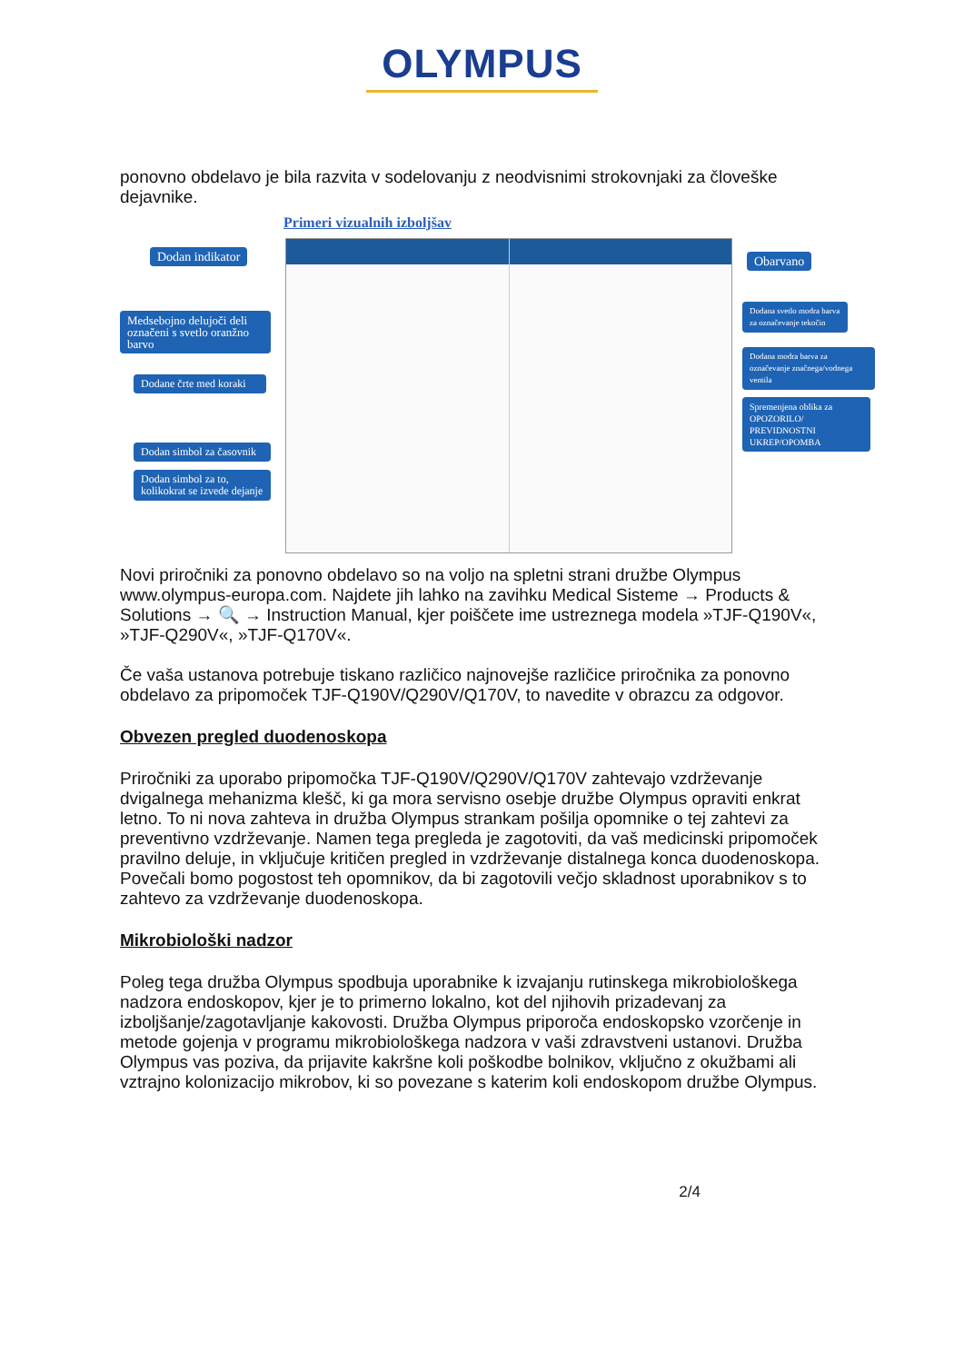OLYMPUS
ponovno obdelavo je bila razvita v sodelovanju z neodvisnimi strokovnjaki za človeške dejavnike.
Primeri vizualnih izboljšav
Dodan indikator
Medsebojno delujoči deli označeni s svetlo oranžno barvo
Dodane črte med koraki
Dodan simbol za časovnik
Dodan simbol za to, kolikokrat se izvede dejanje
Obarvano
Dodana svetlo modra barva za označevanje tekočin
Dodana modra barva za označevanje značnega/vodnega ventila
Spremenjena oblika za OPOZORILO/ PREVIDNOSTNI UKREP/OPOMBA
Novi priročniki za ponovno obdelavo so na voljo na spletni strani družbe Olympus www.olympus-europa.com. Najdete jih lahko na zavihku Medical Sisteme → Products & Solutions → 🔍 → Instruction Manual, kjer poiščete ime ustreznega modela »TJF-Q190V«, »TJF-Q290V«, »TJF-Q170V«.
Če vaša ustanova potrebuje tiskano različico najnovejše različice priročnika za ponovno obdelavo za pripomoček TJF-Q190V/Q290V/Q170V, to navedite v obrazcu za odgovor.
Obvezen pregled duodenoskopa
Priročniki za uporabo pripomočka TJF-Q190V/Q290V/Q170V zahtevajo vzdrževanje dvigalnega mehanizma klešč, ki ga mora servisno osebje družbe Olympus opraviti enkrat letno. To ni nova zahteva in družba Olympus strankam pošilja opomnike o tej zahtevi za preventivno vzdrževanje. Namen tega pregleda je zagotoviti, da vaš medicinski pripomoček pravilno deluje, in vključuje kritičen pregled in vzdrževanje distalnega konca duodenoskopa. Povečali bomo pogostost teh opomnikov, da bi zagotovili večjo skladnost uporabnikov s to zahtevo za vzdrževanje duodenoskopa.
Mikrobiološki nadzor
Poleg tega družba Olympus spodbuja uporabnike k izvajanju rutinskega mikrobiološkega nadzora endoskopov, kjer je to primerno lokalno, kot del njihovih prizadevanj za izboljšanje/zagotavljanje kakovosti. Družba Olympus priporoča endoskopsko vzorčenje in metode gojenja v programu mikrobiološkega nadzora v vaši zdravstveni ustanovi. Družba Olympus vas poziva, da prijavite kakršne koli poškodbe bolnikov, vključno z okužbami ali vztrajno kolonizacijo mikrobov, ki so povezane s katerim koli endoskopom družbe Olympus.
2/4